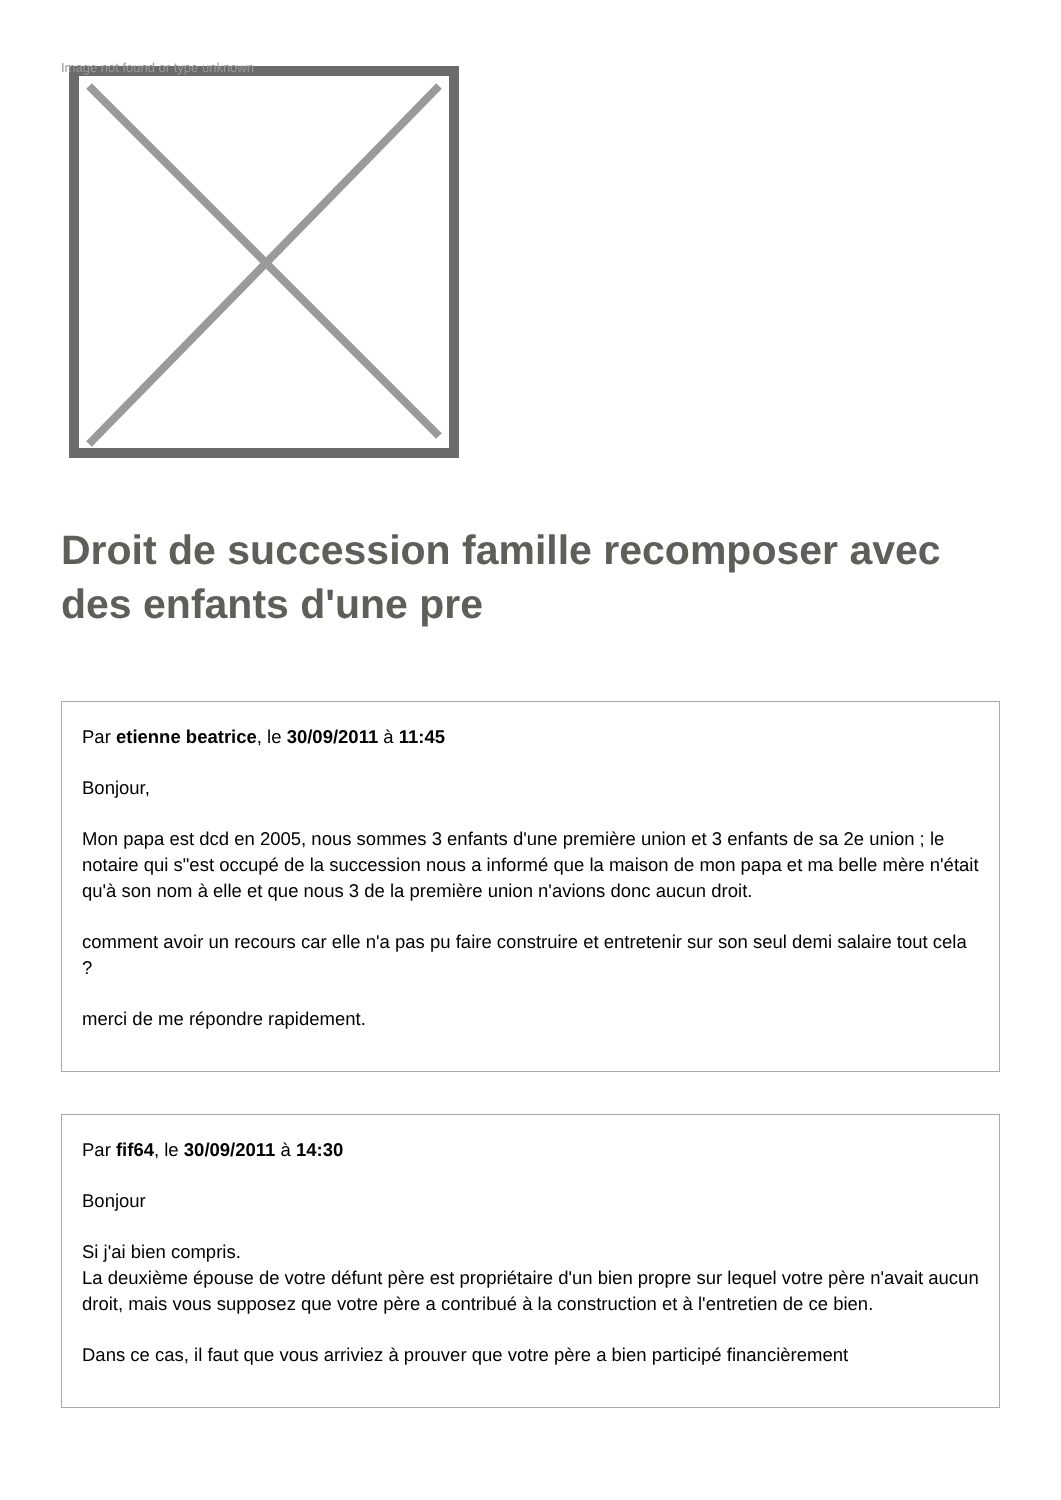Image not found or type unknown
Droit de succession famille recomposer avec des enfants d'une pre
Par etienne beatrice, le 30/09/2011 à 11:45
Bonjour,
Mon papa est dcd en 2005, nous sommes 3 enfants d'une première union et 3 enfants de sa 2e union ; le notaire qui s"est occupé de la succession nous a informé que la maison de mon papa et ma belle mère n'était qu'à son nom à elle et que nous 3 de la première union n'avions donc aucun droit.
comment avoir un recours car elle n'a pas pu faire construire et entretenir sur son seul demi salaire tout cela ?
merci de me répondre rapidement.
Par fif64, le 30/09/2011 à 14:30
Bonjour
Si j'ai bien compris.
La deuxième épouse de votre défunt père est propriétaire d'un bien propre sur lequel votre père n'avait aucun droit, mais vous supposez que votre père a contribué à la construction et à l'entretien de ce bien.
Dans ce cas, il faut que vous arriviez à prouver que votre père a bien participé financièrement